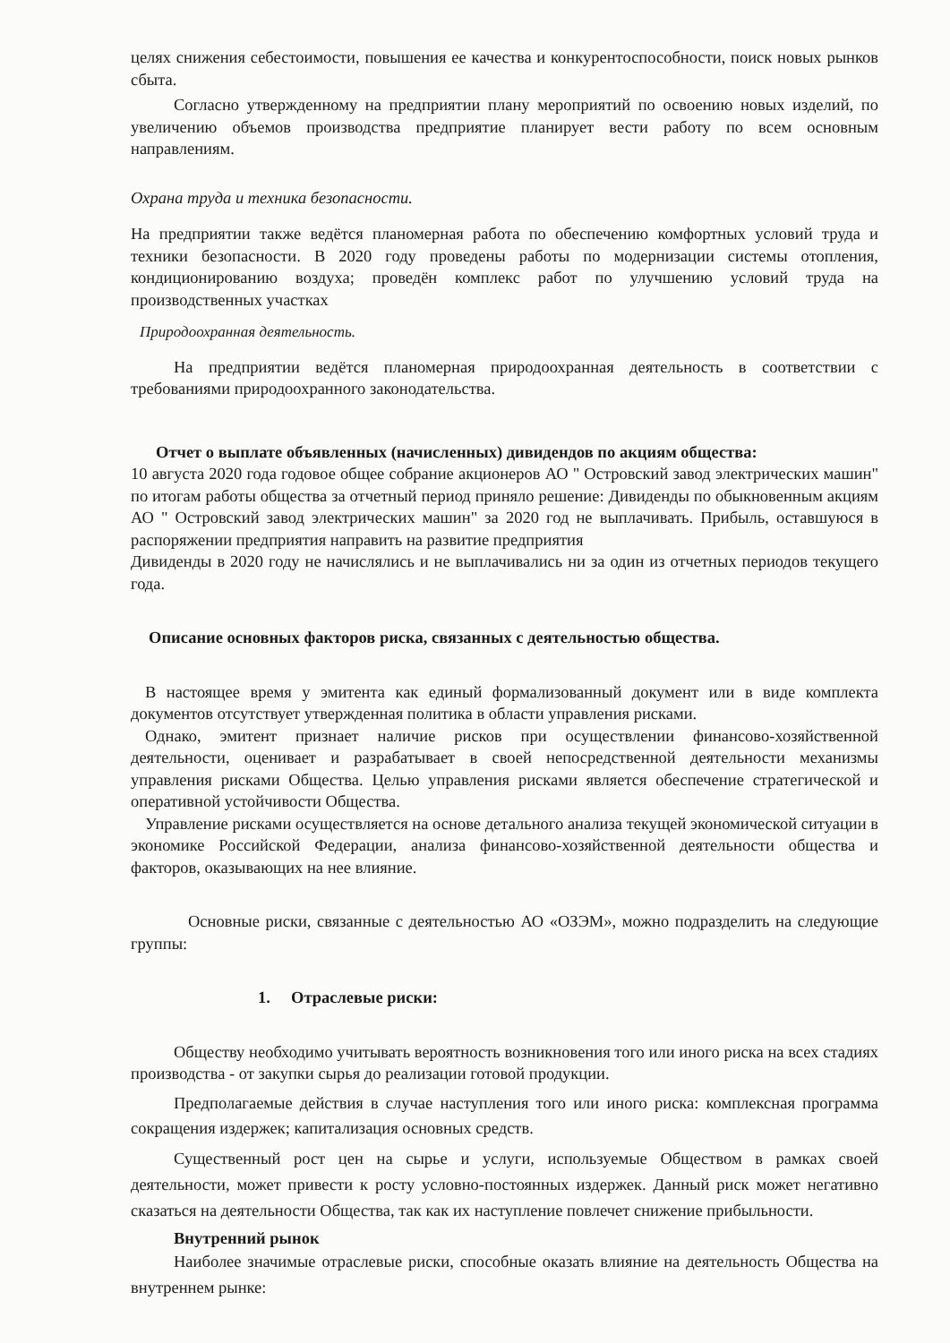целях снижения себестоимости, повышения ее качества и конкурентоспособности, поиск новых рынков сбыта.
Согласно утвержденному на предприятии плану мероприятий по освоению новых изделий, по увеличению объемов производства предприятие планирует вести работу по всем основным направлениям.
Охрана труда и техника безопасности.
На предприятии также ведётся планомерная работа по обеспечению комфортных условий труда и техники безопасности. В 2020 году проведены работы по модернизации системы отопления, кондиционированию воздуха; проведён комплекс работ по улучшению условий труда на производственных участках
Природоохранная деятельность.
На предприятии ведётся планомерная природоохранная деятельность в соответствии с требованиями природоохранного законодательства.
Отчет о выплате объявленных (начисленных) дивидендов по акциям общества:
10 августа 2020 года годовое общее собрание акционеров АО " Островский завод электрических машин" по итогам работы общества за отчетный период приняло решение: Дивиденды по обыкновенным акциям АО " Островский завод электрических машин" за 2020 год не выплачивать. Прибыль, оставшуюся в распоряжении предприятия направить на развитие предприятия
Дивиденды в 2020 году не начислялись и не выплачивались ни за один из отчетных периодов текущего года.
Описание основных факторов риска, связанных с деятельностью общества.
В настоящее время у эмитента как единый формализованный документ или в виде комплекта документов отсутствует утвержденная политика в области управления рисками.
Однако, эмитент признает наличие рисков при осуществлении финансово-хозяйственной деятельности, оценивает и разрабатывает в своей непосредственной деятельности механизмы управления рисками Общества. Целью управления рисками является обеспечение стратегической и оперативной устойчивости Общества.
Управление рисками осуществляется на основе детального анализа текущей экономической ситуации в экономике Российской Федерации, анализа финансово-хозяйственной деятельности общества и факторов, оказывающих на нее влияние.
Основные риски, связанные с деятельностью АО «ОЗЭМ», можно подразделить на следующие группы:
1. Отраслевые риски:
Обществу необходимо учитывать вероятность возникновения того или иного риска на всех стадиях производства - от закупки сырья до реализации готовой продукции.
Предполагаемые действия в случае наступления того или иного риска: комплексная программа сокращения издержек; капитализация основных средств.
Существенный рост цен на сырье и услуги, используемые Обществом в рамках своей деятельности, может привести к росту условно-постоянных издержек. Данный риск может негативно сказаться на деятельности Общества, так как их наступление повлечет снижение прибыльности.
Внутренний рынок
Наиболее значимые отраслевые риски, способные оказать влияние на деятельность Общества на внутреннем рынке: